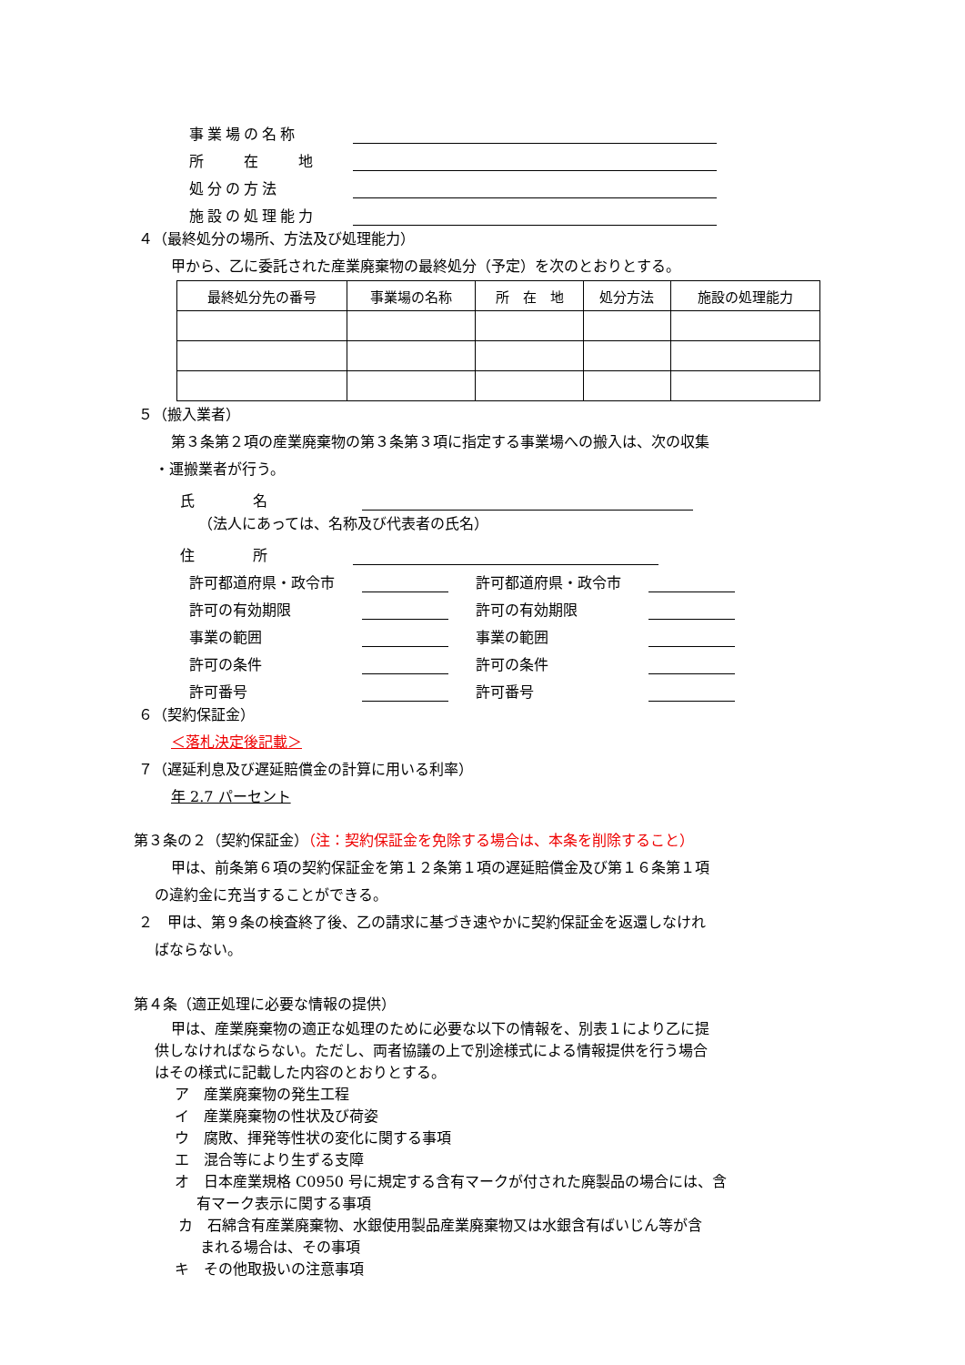事業場の名称
所　　在　　地
処分の方法
施設の処理能力
４（最終処分の場所、方法及び処理能力）
甲から、乙に委託された産業廃棄物の最終処分（予定）を次のとおりとする。
| 最終処分先の番号 | 事業場の名称 | 所 在 地 | 処分方法 | 施設の処理能力 |
| --- | --- | --- | --- | --- |
５（搬入業者）
第３条第２項の産業廃棄物の第３条第３項に指定する事業場への搬入は、次の収集
・運搬業者が行う。
氏　　　　名
（法人にあっては、名称及び代表者の氏名）
住　　　　所
許可都道府県・政令市 許可都道府県・政令市
許可の有効期限 許可の有効期限
事業の範囲 事業の範囲
許可の条件 許可の条件
許可番号 許可番号
６（契約保証金）
＜落札決定後記載＞
７（遅延利息及び遅延賠償金の計算に用いる利率）
年 2.7 パーセント
第３条の２（契約保証金）（注：契約保証金を免除する場合は、本条を削除すること）
甲は、前条第６項の契約保証金を第１２条第１項の遅延賠償金及び第１６条第１項
の違約金に充当することができる。
２　甲は、第９条の検査終了後、乙の請求に基づき速やかに契約保証金を返還しなけれ
ばならない。
第４条（適正処理に必要な情報の提供）
甲は、産業廃棄物の適正な処理のために必要な以下の情報を、別表１により乙に提
供しなければならない。ただし、両者協議の上で別途様式による情報提供を行う場合
はその様式に記載した内容のとおりとする。
ア　産業廃棄物の発生工程
イ　産業廃棄物の性状及び荷姿
ウ　腐敗、揮発等性状の変化に関する事項
エ　混合等により生ずる支障
オ　日本産業規格 C0950 号に規定する含有マークが付された廃製品の場合には、含
有マーク表示に関する事項
カ　石綿含有産業廃棄物、水銀使用製品産業廃棄物又は水銀含有ばいじん等が含
まれる場合は、その事項
キ　その他取扱いの注意事項